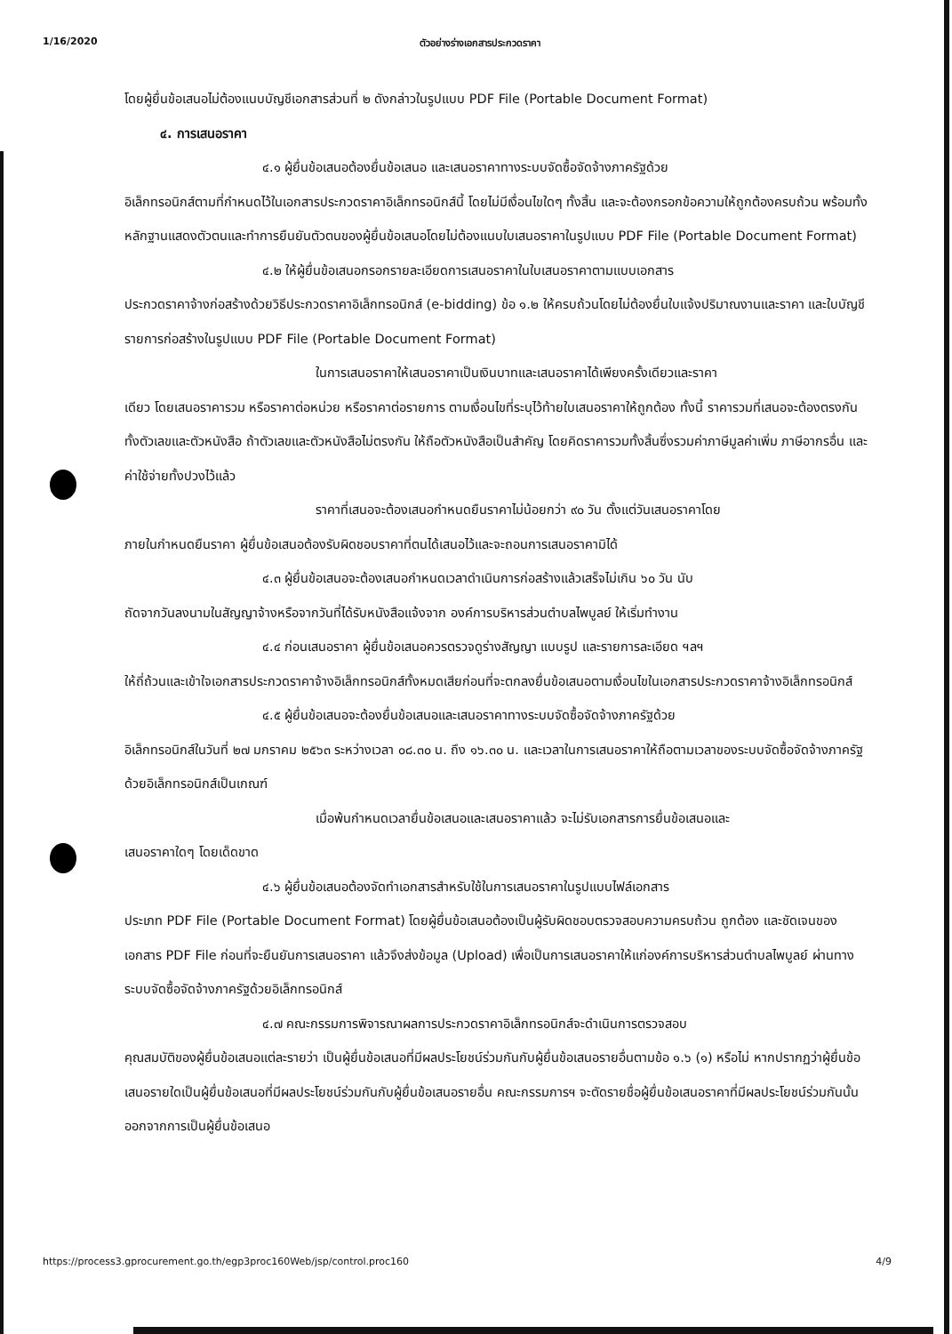1/16/2020 ตัวอย่างร่างเอกสารประกวดราคา
โดยผู้ยื่นข้อเสนอไม่ต้องแนบบัญชีเอกสารส่วนที่ ๒ ดังกล่าวในรูปแบบ PDF File (Portable Document Format)
๔. การเสนอราคา
๔.๑ ผู้ยื่นข้อเสนอต้องยื่นข้อเสนอ และเสนอราคาทางระบบจัดซื้อจัดจ้างภาครัฐด้วย
อิเล็กทรอนิกส์ตามที่กำหนดไว้ในเอกสารประกวดราคาอิเล็กทรอนิกส์นี้ โดยไม่มีเงื่อนไขใดๆ ทั้งสิ้น และจะต้องกรอกข้อความให้ถูกต้องครบถ้วน พร้อมทั้งหลักฐานแสดงตัวตนและทำการยืนยันตัวตนของผู้ยื่นข้อเสนอโดยไม่ต้องแนบใบเสนอราคาในรูปแบบ PDF File (Portable Document Format)
๔.๒ ให้ผู้ยื่นข้อเสนอกรอกรายละเอียดการเสนอราคาในใบเสนอราคาตามแบบเอกสาร
ประกวดราคาจ้างก่อสร้างด้วยวิธีประกวดราคาอิเล็กทรอนิกส์ (e-bidding) ข้อ ๑.๒ ให้ครบถ้วนโดยไม่ต้องยื่นใบแจ้งปริมาณงานและราคา และใบบัญชีรายการก่อสร้างในรูปแบบ PDF File (Portable Document Format)
ในการเสนอราคาให้เสนอราคาเป็นเงินบาทและเสนอราคาได้เพียงครั้งเดียวและราคา
เดียว โดยเสนอราคารวม หรือราคาต่อหน่วย หรือราคาต่อรายการ ตามเงื่อนไขที่ระบุไว้ท้ายใบเสนอราคาให้ถูกต้อง ทั้งนี้ ราคารวมที่เสนอจะต้องตรงกันทั้งตัวเลขและตัวหนังสือ ถ้าตัวเลขและตัวหนังสือไม่ตรงกัน ให้ถือตัวหนังสือเป็นสำคัญ โดยคิดราคารวมทั้งสิ้นซึ่งรวมค่าภาษีมูลค่าเพิ่ม ภาษีอากรอื่น และค่าใช้จ่ายทั้งปวงไว้แล้ว
ราคาที่เสนอจะต้องเสนอกำหนดยืนราคาไม่น้อยกว่า ๙๐ วัน ตั้งแต่วันเสนอราคาโดย
ภายในกำหนดยืนราคา ผู้ยื่นข้อเสนอต้องรับผิดชอบราคาที่ตนได้เสนอไว้และจะถอนการเสนอราคามิได้
๔.๓ ผู้ยื่นข้อเสนอจะต้องเสนอกำหนดเวลาดำเนินการก่อสร้างแล้วเสร็จไม่เกิน ๖๐ วัน นับ
ถัดจากวันลงนามในสัญญาจ้างหรือจากวันที่ได้รับหนังสือแจ้งจาก องค์การบริหารส่วนตำบลไพบูลย์ ให้เริ่มทำงาน
๔.๔ ก่อนเสนอราคา ผู้ยื่นข้อเสนอควรตรวจดูร่างสัญญา แบบรูป และรายการละเอียด ฯลฯ
ให้ถี่ถ้วนและเข้าใจเอกสารประกวดราคาจ้างอิเล็กทรอนิกส์ทั้งหมดเสียก่อนที่จะตกลงยื่นข้อเสนอตามเงื่อนไขในเอกสารประกวดราคาจ้างอิเล็กทรอนิกส์
๔.๕ ผู้ยื่นข้อเสนอจะต้องยื่นข้อเสนอและเสนอราคาทางระบบจัดซื้อจัดจ้างภาครัฐด้วย
อิเล็กทรอนิกส์ในวันที่ ๒๗ มกราคม ๒๕๖๓ ระหว่างเวลา ๐๘.๓๐ น. ถึง ๑๖.๓๐ น. และเวลาในการเสนอราคาให้ถือตามเวลาของระบบจัดซื้อจัดจ้างภาครัฐด้วยอิเล็กทรอนิกส์เป็นเกณฑ์
เมื่อพ้นกำหนดเวลายื่นข้อเสนอและเสนอราคาแล้ว จะไม่รับเอกสารการยื่นข้อเสนอและ
เสนอราคาใดๆ โดยเด็ดขาด
๔.๖ ผู้ยื่นข้อเสนอต้องจัดทำเอกสารสำหรับใช้ในการเสนอราคาในรูปแบบไฟล์เอกสาร
ประเภท PDF File (Portable Document Format) โดยผู้ยื่นข้อเสนอต้องเป็นผู้รับผิดชอบตรวจสอบความครบถ้วน ถูกต้อง และชัดเจนของเอกสาร PDF File ก่อนที่จะยืนยันการเสนอราคา แล้วจึงส่งข้อมูล (Upload) เพื่อเป็นการเสนอราคาให้แก่องค์การบริหารส่วนตำบลไพบูลย์ ผ่านทางระบบจัดซื้อจัดจ้างภาครัฐด้วยอิเล็กทรอนิกส์
๔.๗ คณะกรรมการพิจารณาผลการประกวดราคาอิเล็กทรอนิกส์จะดำเนินการตรวจสอบ
คุณสมบัติของผู้ยื่นข้อเสนอแต่ละรายว่า เป็นผู้ยื่นข้อเสนอที่มีผลประโยชน์ร่วมกันกับผู้ยื่นข้อเสนอรายอื่นตามข้อ ๑.๖ (๑) หรือไม่ หากปรากฏว่าผู้ยื่นข้อเสนอรายใดเป็นผู้ยื่นข้อเสนอที่มีผลประโยชน์ร่วมกันกับผู้ยื่นข้อเสนอรายอื่น คณะกรรมการฯ จะตัดรายชื่อผู้ยื่นข้อเสนอราคาที่มีผลประโยชน์ร่วมกันนั้นออกจากการเป็นผู้ยื่นข้อเสนอ
https://process3.gprocurement.go.th/egp3proc160Web/jsp/control.proc160 4/9